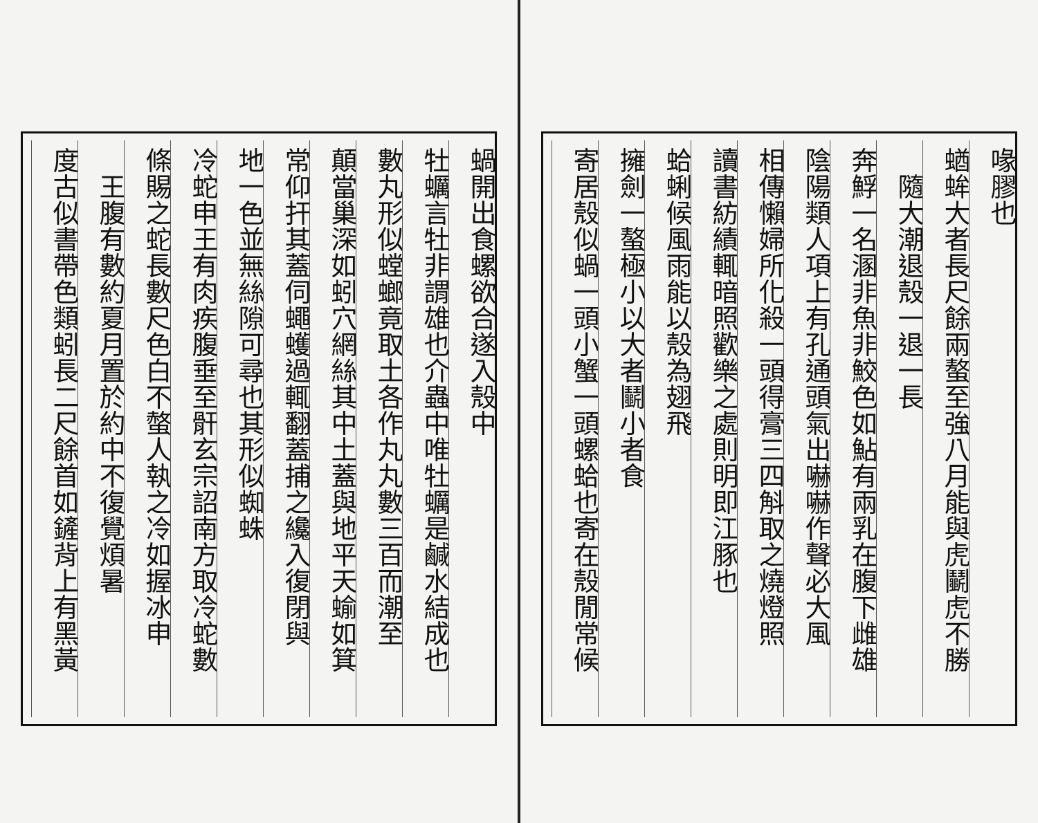喙膠也
蝤蛑大者長尺餘兩螯至強八月能與虎鬭虎不勝
　隨大潮退殼一退一長
奔䱐一名溷非魚非鮫色如鮎有兩乳在腹下雌雄
陰陽類人項上有孔通頭氣出嚇嚇作聲必大風
相傳懶婦所化殺一頭得膏三四斛取之燒燈照
讀書紡績輒暗照歡樂之處則明即江豚也
蛤蜊候風雨能以殼為翅飛
擁劍一螯極小以大者鬭小者食
寄居殼似蝸一頭小蟹一頭螺蛤也寄在殼閒常候
蝸開出食螺欲合遂入殼中
牡蠣言牡非謂雄也介蟲中唯牡蠣是鹹水結成也
數丸形似螳螂竟取土各作丸丸數三百而潮至
顛當巢深如蚓穴網絲其中土蓋與地平天蝓如箕
常仰扞其蓋伺蠅蠖過輒翻蓋捕之纔入復閉與
地一色並無絲隙可尋也其形似蜘蛛
冷蛇申王有肉疾腹垂至骭玄宗詔南方取冷蛇數
條賜之蛇長數尺色白不螫人執之冷如握冰申
　王腹有數約夏月置於約中不復覺煩暑
度古似書帶色類蚓長二尺餘首如鏟背上有黑黃